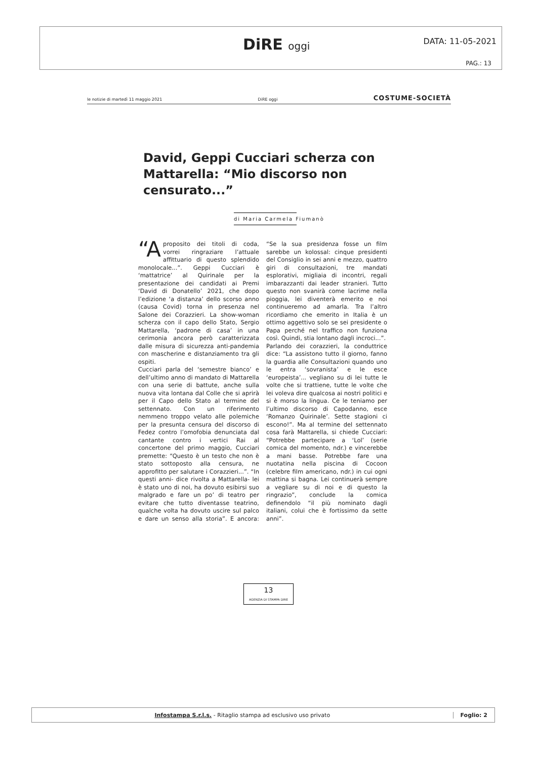DiRE oggi DATA: 11-05-2021
PAG.: 13
le notizie di martedì 11 maggio 2021 DiRE oggi COSTUME-SOCIETÀ
David, Geppi Cucciari scherza con Mattarella: “Mio discorso non censurato...”
di Maria Carmela Fiumanò
“A proposito dei titoli di coda, vorrei ringraziare l’attuale affittuario di questo splendido monolocale...”. Geppi Cucciari è ‘mattatrice’ al Quirinale per la presentazione dei candidati ai Premi ‘David di Donatello’ 2021, che dopo l’edizione ‘a distanza’ dello scorso anno (causa Covid) torna in presenza nel Salone dei Corazzieri. La show-woman scherza con il capo dello Stato, Sergio Mattarella, ‘padrone di casa’ in una cerimonia ancora però caratterizzata dalle misura di sicurezza anti-pandemia con mascherine e distanziamento tra gli ospiti.
Cucciari parla del ‘semestre bianco’ e dell’ultimo anno di mandato di Mattarella con una serie di battute, anche sulla nuova vita lontana dal Colle che si aprirà per il Capo dello Stato al termine del settennato. Con un riferimento nemmeno troppo velato alle polemiche per la presunta censura del discorso di Fedez contro l’omofobia denunciata dal cantante contro i vertici Rai al concertone del primo maggio, Cucciari premette: “Questo è un testo che non è stato sottoposto alla censura, ne approfitto per salutare i Corazzieri...”. “In questi anni- dice rivolta a Mattarella- lei è stato uno di noi, ha dovuto esibirsi suo malgrado e fare un po’ di teatro per evitare che tutto diventasse teatrino, qualche volta ha dovuto uscire sul palco e dare un senso alla storia”. E ancora: “Se la sua presidenza fosse un film sarebbe un kolossal: cinque presidenti del Consiglio in sei anni e mezzo, quattro giri di consultazioni, tre mandati esplorativi, migliaia di incontri, regali imbarazzanti dai leader stranieri. Tutto questo non svanirà come lacrime nella pioggia, lei diventerà emerito e noi continueremo ad amarla. Tra l’altro ricordiamo che emerito in Italia è un ottimo aggettivo solo se sei presidente o Papa perché nel traffico non funziona così. Quindi, stia lontano dagli incroci...”.
Parlando dei corazzieri, la conduttrice dice: “La assistono tutto il giorno, fanno la guardia alle Consultazioni quando uno le entra ‘sovranista’ e le esce ‘europeista’... vegliano su di lei tutte le volte che si trattiene, tutte le volte che lei voleva dire qualcosa ai nostri politici e si è morso la lingua. Ce le teniamo per l’ultimo discorso di Capodanno, esce ‘Romanzo Quirinale’. Sette stagioni ci escono!”. Ma al termine del settennato cosa farà Mattarella, si chiede Cucciari: “Potrebbe partecipare a ‘Lol’ (serie comica del momento, ndr.) e vincerebbe a mani basse. Potrebbe fare una nuotatina nella piscina di Cocoon (celebre film americano, ndr.) in cui ogni mattina si bagna. Lei continuerà sempre a vegliare su di noi e di questo la ringrazio”, conclude la comica definendolo “il più nominato dagli italiani, colui che è fortissimo da sette anni”.
13
AGENZIA DI STAMPA DIRE
Infostampa S.r.l.s. - Ritaglio stampa ad esclusivo uso privato
Foglio: 2